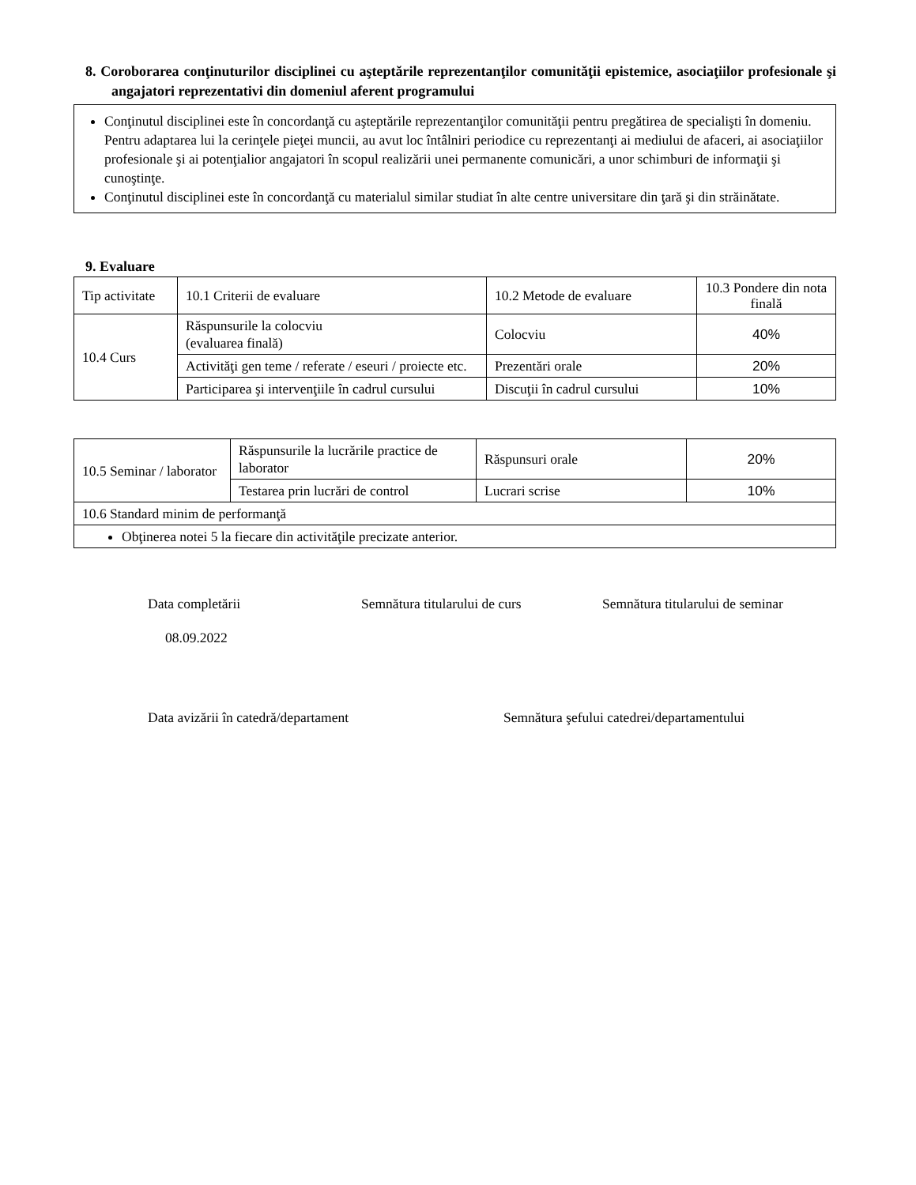8. Coroborarea conţinuturilor disciplinei cu aşteptările reprezentanţilor comunităţii epistemice, asociaţiilor profesionale şi angajatori reprezentativi din domeniul aferent programului
Conţinutul disciplinei este în concordanţă cu aşteptările reprezentanţilor comunităţii pentru pregătirea de specialişti în domeniu. Pentru adaptarea lui la cerinţele pieţei muncii, au avut loc întâlniri periodice cu reprezentanţi ai mediului de afaceri, ai asociaţiilor profesionale şi ai potenţialior angajatori în scopul realizării unei permanente comunicări, a unor schimburi de informaţii şi cunoştinţe.
Conţinutul disciplinei este în concordanţă cu materialul similar studiat în alte centre universitare din ţară şi din străinătate.
9. Evaluare
| Tip activitate | 10.1 Criterii de evaluare | 10.2 Metode de evaluare | 10.3 Pondere din nota finală |
| 10.4 Curs | Răspunsurile la colocviu (evaluarea finală) | Colocviu | 40% |
| | Activităţi gen teme / referate / eseuri / proiecte etc. | Prezentări orale | 20% |
| | Participarea şi intervenţiile în cadrul cursului | Discuţii în cadrul cursului | 10% |
| 10.5 Seminar / laborator | Răspunsurile la lucrările practice de laborator | Răspunsuri orale | 20% |
| | Testarea prin lucrări de control | Lucrari scrise | 10% |
| 10.6 Standard minim de performanţă | | | |
| Obţinerea notei 5 la fiecare din activităţile precizate anterior. | | | |
Data completării Semnătura titularului de curs Semnătura titularului de seminar
08.09.2022
Data avizării în catedră/departament Semnătura şefului catedrei/departamentului